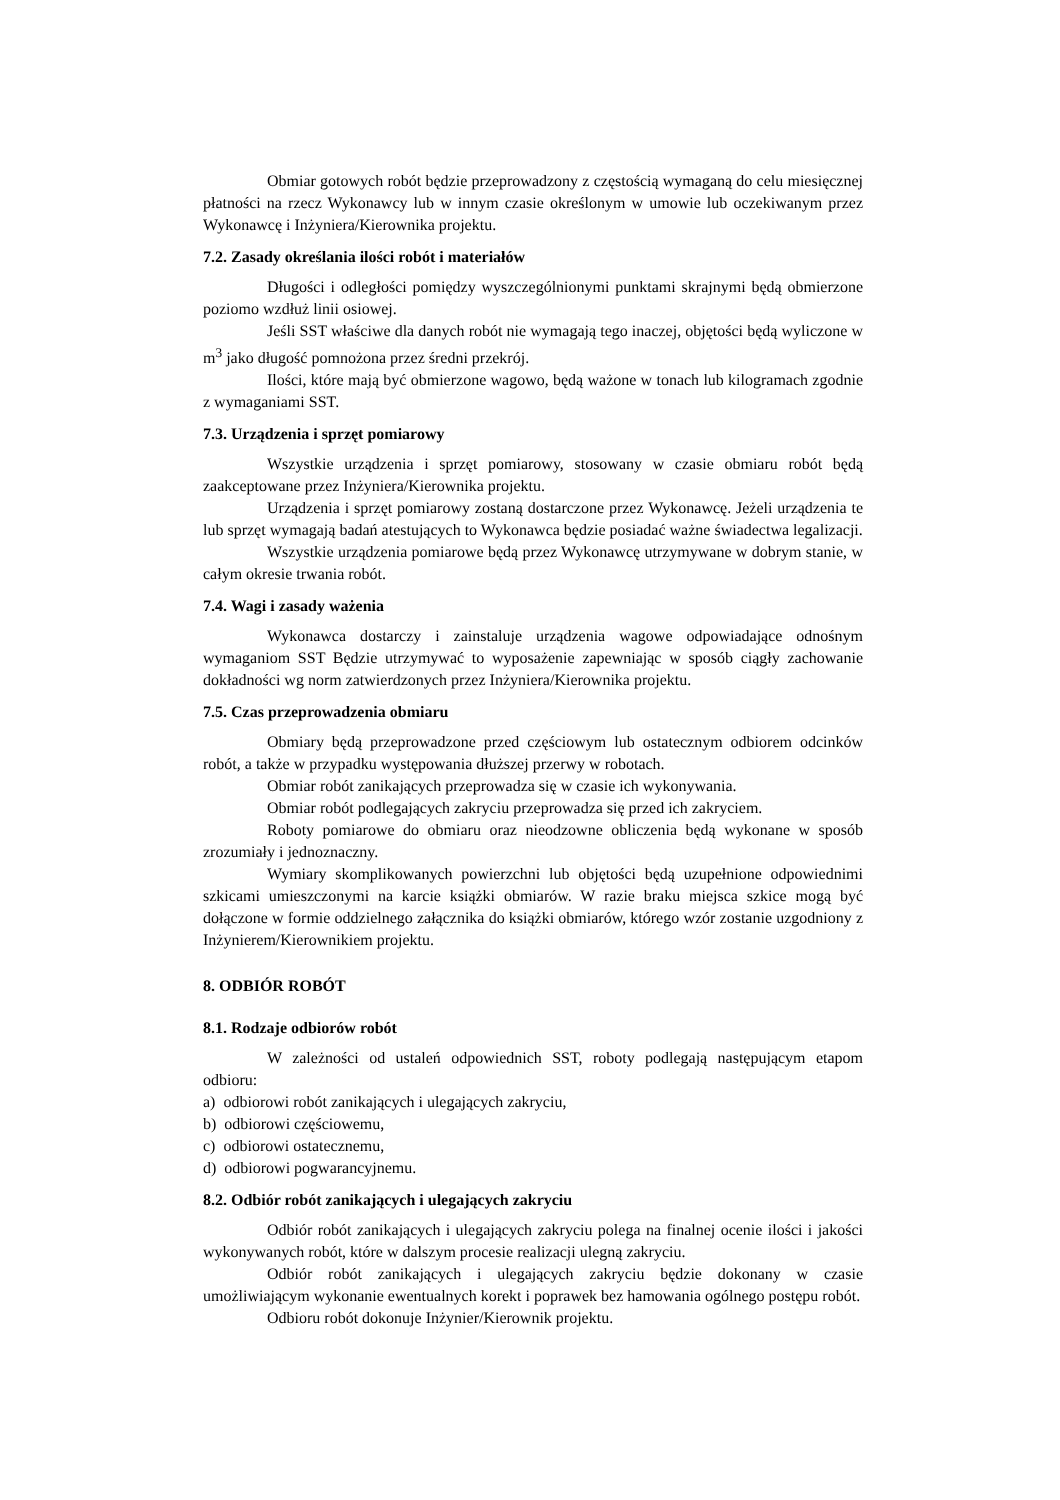Obmiar gotowych robót będzie przeprowadzony z częstością wymaganą do celu miesięcznej płatności na rzecz Wykonawcy lub w innym czasie określonym w umowie lub oczekiwanym przez Wykonawcę i Inżyniera/Kierownika projektu.
7.2. Zasady określania ilości robót i materiałów
Długości i odległości pomiędzy wyszczególnionymi punktami skrajnymi będą obmierzone poziomo wzdłuż linii osiowej.
Jeśli SST właściwe dla danych robót nie wymagają tego inaczej, objętości będą wyliczone w m<sup>3</sup> jako długość pomnożona przez średni przekrój.
Ilości, które mają być obmierzone wagowo, będą ważone w tonach lub kilogramach zgodnie z wymaganiami SST.
7.3. Urządzenia i sprzęt pomiarowy
Wszystkie urządzenia i sprzęt pomiarowy, stosowany w czasie obmiaru robót będą zaakceptowane przez Inżyniera/Kierownika projektu.
Urządzenia i sprzęt pomiarowy zostaną dostarczone przez Wykonawcę. Jeżeli urządzenia te lub sprzęt wymagają badań atestujących to Wykonawca będzie posiadać ważne świadectwa legalizacji.
Wszystkie urządzenia pomiarowe będą przez Wykonawcę utrzymywane w dobrym stanie, w całym okresie trwania robót.
7.4. Wagi i zasady ważenia
Wykonawca dostarczy i zainstaluje urządzenia wagowe odpowiadające odnośnym wymaganiom SST Będzie utrzymywać to wyposażenie zapewniając w sposób ciągły zachowanie dokładności wg norm zatwierdzonych przez Inżyniera/Kierownika projektu.
7.5. Czas przeprowadzenia obmiaru
Obmiary będą przeprowadzone przed częściowym lub ostatecznym odbiorem odcinków robót, a także w przypadku występowania dłuższej przerwy w robotach.
Obmiar robót zanikających przeprowadza się w czasie ich wykonywania.
Obmiar robót podlegających zakryciu przeprowadza się przed ich zakryciem.
Roboty pomiarowe do obmiaru oraz nieodzowne obliczenia będą wykonane w sposób zrozumiały i jednoznaczny.
Wymiary skomplikowanych powierzchni lub objętości będą uzupełnione odpowiednimi szkicami umieszczonymi na karcie książki obmiarów. W razie braku miejsca szkice mogą być dołączone w formie oddzielnego załącznika do książki obmiarów, którego wzór zostanie uzgodniony z Inżynierem/Kierownikiem projektu.
8. ODBIÓR ROBÓT
8.1. Rodzaje odbiorów robót
W zależności od ustaleń odpowiednich SST, roboty podlegają następującym etapom odbioru:
a) odbiorowi robót zanikających i ulegających zakryciu,
b) odbiorowi częściowemu,
c) odbiorowi ostatecznemu,
d) odbiorowi pogwarancyjnemu.
8.2. Odbiór robót zanikających i ulegających zakryciu
Odbiór robót zanikających i ulegających zakryciu polega na finalnej ocenie ilości i jakości wykonywanych robót, które w dalszym procesie realizacji ulegną zakryciu.
Odbiór robót zanikających i ulegających zakryciu będzie dokonany w czasie umożliwiającym wykonanie ewentualnych korekt i poprawek bez hamowania ogólnego postępu robót.
Odbioru robót dokonuje Inżynier/Kierownik projektu.